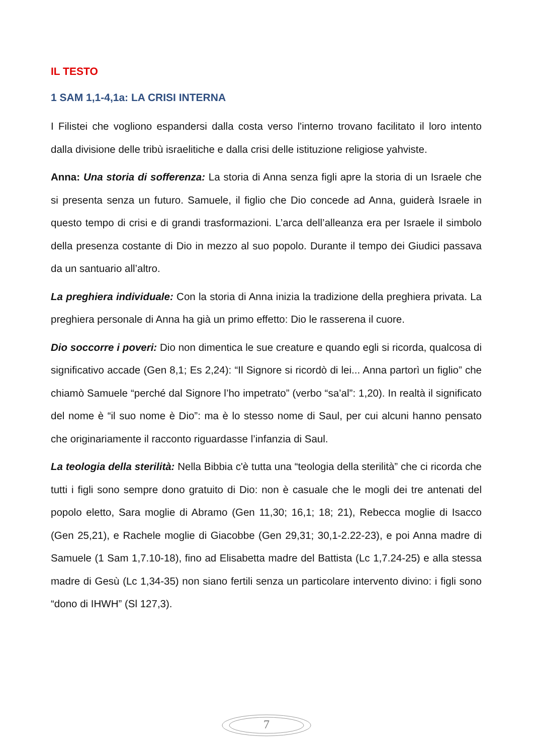IL TESTO
1 SAM 1,1-4,1a: LA CRISI INTERNA
I Filistei che vogliono espandersi dalla costa verso l'interno trovano facilitato il loro intento dalla divisione delle tribù israelitiche e dalla crisi delle istituzione religiose yahviste.
Anna: Una storia di sofferenza: La storia di Anna senza figli apre la storia di un Israele che si presenta senza un futuro. Samuele, il figlio che Dio concede ad Anna, guiderà Israele in questo tempo di crisi e di grandi trasformazioni. L’arca dell’alleanza era per Israele il simbolo della presenza costante di Dio in mezzo al suo popolo. Durante il tempo dei Giudici passava da un santuario all’altro.
La preghiera individuale: Con la storia di Anna inizia la tradizione della preghiera privata. La preghiera personale di Anna ha già un primo effetto: Dio le rasserena il cuore.
Dio soccorre i poveri: Dio non dimentica le sue creature e quando egli si ricorda, qualcosa di significativo accade (Gen 8,1; Es 2,24): “Il Signore si ricordò di lei... Anna partorì un figlio” che chiamò Samuele “perché dal Signore l’ho impetrato” (verbo “sa’al”: 1,20). In realtà il significato del nome è “il suo nome è Dio”: ma è lo stesso nome di Saul, per cui alcuni hanno pensato che originariamente il racconto riguardasse l’infanzia di Saul.
La teologia della sterilità: Nella Bibbia c'è tutta una “teologia della sterilità” che ci ricorda che tutti i figli sono sempre dono gratuito di Dio: non è casuale che le mogli dei tre antenati del popolo eletto, Sara moglie di Abramo (Gen 11,30; 16,1; 18; 21), Rebecca moglie di Isacco (Gen 25,21), e Rachele moglie di Giacobbe (Gen 29,31; 30,1-2.22-23), e poi Anna madre di Samuele (1 Sam 1,7.10-18), fino ad Elisabetta madre del Battista (Lc 1,7.24-25) e alla stessa madre di Gesù (Lc 1,34-35) non siano fertili senza un particolare intervento divino: i figli sono “dono di IHWH” (Sl 127,3).
7